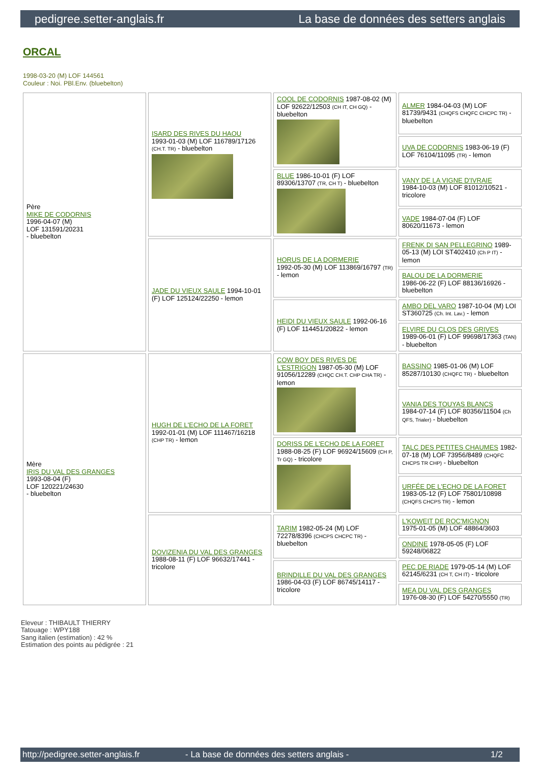pedigree.setter-anglais.fr La base de données des setters anglais
ORCAL
1998-03-20 (M) LOF 144561
Couleur : Noi. PBl.Env. (bluebelton)
| Père MIKE DE CODORNIS 1996-04-07 (M) LOF 131591/20231 - bluebelton | ISARD DES RIVES DU HAOU 1993-01-03 (M) LOF 116789/17126 (CH.T. TR) - bluebelton | COOL DE CODORNIS 1987-08-02 (M) LOF 92622/12503 (CH IT, CH GQ) - bluebelton | ALMER 1984-04-03 (M) LOF 81739/9431 (CHQFS CHQFC CHCPC TR) - bluebelton |
| | | | UVA DE CODORNIS 1983-06-19 (F) LOF 76104/11095 (TR) - lemon |
| | | BLUE 1986-10-01 (F) LOF 89306/13707 (TR, CH T) - bluebelton | VANY DE LA VIGNE D'IVRAIE 1984-10-03 (M) LOF 81012/10521 - tricolore |
| | | | VADE 1984-07-04 (F) LOF 80620/11673 - lemon |
| | JADE DU VIEUX SAULE 1994-10-01 (F) LOF 125124/22250 - lemon | HORUS DE LA DORMERIE 1992-05-30 (M) LOF 113869/16797 (TR) - lemon | FRENK DI SAN PELLEGRINO 1989-05-13 (M) LOI ST402410 (Ch P IT) - lemon |
| | | | BALOU DE LA DORMERIE 1986-06-22 (F) LOF 88136/16926 - bluebelton |
| | | HEIDI DU VIEUX SAULE 1992-06-16 (F) LOF 114451/20822 - lemon | AMBO DEL VARO 1987-10-04 (M) LOI ST360725 (Ch. Int. Lav.) - lemon |
| | | | ELVIRE DU CLOS DES GRIVES 1989-06-01 (F) LOF 99698/17363 (TAN) - bluebelton |
| Mère IRIS DU VAL DES GRANGES 1993-08-04 (F) LOF 120221/24630 - bluebelton | HUGH DE L'ECHO DE LA FORET 1992-01-01 (M) LOF 111467/16218 (CHP TR) - lemon | COW BOY DES RIVES DE L'ESTRIGON 1987-05-30 (M) LOF 91056/12289 (CHQC CH.T. CHP CHA TR) - lemon | BASSINO 1985-01-06 (M) LOF 85287/10130 (CHQFC TR) - bluebelton |
| | | | VANIA DES TOUYAS BLANCS 1984-07-14 (F) LOF 80356/11504 (Ch QFS, Trialer) - bluebelton |
| | | DORISS DE L'ECHO DE LA FORET 1988-08-25 (F) LOF 96924/15609 (CH P, Tr GQ) - tricolore | TALC DES PETITES CHAUMES 1982-07-18 (M) LOF 73956/8489 (CHQFC CHCPS TR CHP) - bluebelton |
| | | | URFÉE DE L'ECHO DE LA FORET 1983-05-12 (F) LOF 75801/10898 (CHQFS CHCPS TR) - lemon |
| | DOVIZENIA DU VAL DES GRANGES 1988-08-11 (F) LOF 96632/17441 - tricolore | TARIM 1982-05-24 (M) LOF 72278/8396 (CHCPS CHCPC TR) - bluebelton | L'KOWEIT DE ROC'MIGNON 1975-01-05 (M) LOF 48864/3603 |
| | | | ONDINE 1978-05-05 (F) LOF 59248/06822 |
| | | BRINDILLE DU VAL DES GRANGES 1986-04-03 (F) LOF 86745/14117 - tricolore | PEC DE RIADE 1979-05-14 (M) LOF 62145/6231 (CH T, CH IT) - tricolore |
| | | | MEA DU VAL DES GRANGES 1976-08-30 (F) LOF 54270/5550 (TR) |
Eleveur : THIBAULT THIERRY
Tatouage : WPY188
Sang italien (estimation) : 42 %
Estimation des points au pédigrée : 21
http://pedigree.setter-anglais.fr - La base de données des setters anglais - 1/2